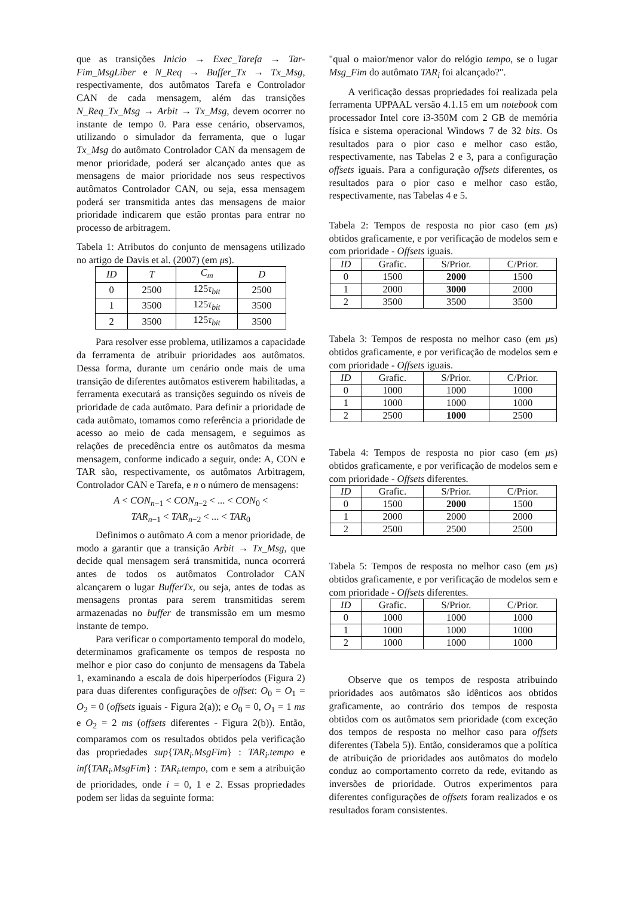que as transições Inicio → Exec_Tarefa → Tar-Fim_MsgLiber e N_Req → Buffer_Tx → Tx_Msg, respectivamente, dos autômatos Tarefa e Controlador CAN de cada mensagem, além das transições N_Req_Tx_Msg → Arbit → Tx_Msg, devem ocorrer no instante de tempo 0. Para esse cenário, observamos, utilizando o simulador da ferramenta, que o lugar Tx_Msg do autômato Controlador CAN da mensagem de menor prioridade, poderá ser alcançado antes que as mensagens de maior prioridade nos seus respectivos autômatos Controlador CAN, ou seja, essa mensagem poderá ser transmitida antes das mensagens de maior prioridade indicarem que estão prontas para entrar no processo de arbitragem.
Tabela 1: Atributos do conjunto de mensagens utilizado no artigo de Davis et al. (2007) (em μs).
| ID | T | C<sub>m</sub> | D |
| --- | --- | --- | --- |
| 0 | 2500 | 125 τ<sub>bit</sub> | 2500 |
| 1 | 3500 | 125 τ<sub>bit</sub> | 3500 |
| 2 | 3500 | 125 τ<sub>bit</sub> | 3500 |
Para resolver esse problema, utilizamos a capacidade da ferramenta de atribuir prioridades aos autômatos. Dessa forma, durante um cenário onde mais de uma transição de diferentes autômatos estiverem habilitadas, a ferramenta executará as transições seguindo os níveis de prioridade de cada autômato. Para definir a prioridade de cada autômato, tomamos como referência a prioridade de acesso ao meio de cada mensagem, e seguimos as relações de precedência entre os autômatos da mesma mensagem, conforme indicado a seguir, onde: A, CON e TAR são, respectivamente, os autômatos Arbitragem, Controlador CAN e Tarefa, e n o número de mensagens:
A < CON<sub>n−1</sub> < CON<sub>n−2</sub> < ... < CON<sub>0</sub> <
TAR<sub>n−1</sub> < TAR<sub>n−2</sub> < ... < TAR<sub>0</sub>
Definimos o autômato A com a menor prioridade, de modo a garantir que a transição Arbit → Tx_Msg, que decide qual mensagem será transmitida, nunca ocorrerá antes de todos os autômatos Controlador CAN alcançarem o lugar BufferTx, ou seja, antes de todas as mensagens prontas para serem transmitidas serem armazenadas no buffer de transmissão em um mesmo instante de tempo.
Para verificar o comportamento temporal do modelo, determinamos graficamente os tempos de resposta no melhor e pior caso do conjunto de mensagens da Tabela 1, examinando a escala de dois hiperperíodos (Figura 2) para duas diferentes configurações de offset: O<sub>0</sub> = O<sub>1</sub> = O<sub>2</sub> = 0 (offsets iguais - Figura 2(a)); e O<sub>0</sub> = 0, O<sub>1</sub> = 1 ms e O<sub>2</sub> = 2 ms (offsets diferentes - Figura 2(b)). Então, comparamos com os resultados obtidos pela verificação das propriedades sup{TAR<sub>i</sub>.MsgFim} : TAR<sub>i</sub>.tempo e inf{TAR<sub>i</sub>.MsgFim} : TAR<sub>i</sub>.tempo, com e sem a atribuição de prioridades, onde i = 0, 1 e 2. Essas propriedades podem ser lidas da seguinte forma:
"qual o maior/menor valor do relógio tempo, se o lugar Msg_Fim do autômato TAR<sub>i</sub> foi alcançado?".
A verificação dessas propriedades foi realizada pela ferramenta UPPAAL versão 4.1.15 em um notebook com processador Intel core i3-350M com 2 GB de memória física e sistema operacional Windows 7 de 32 bits. Os resultados para o pior caso e melhor caso estão, respectivamente, nas Tabelas 2 e 3, para a configuração offsets iguais. Para a configuração offsets diferentes, os resultados para o pior caso e melhor caso estão, respectivamente, nas Tabelas 4 e 5.
Tabela 2: Tempos de resposta no pior caso (em μs) obtidos graficamente, e por verificação de modelos sem e com prioridade - Offsets iguais.
| ID | Grafic. | S/Prior. | C/Prior. |
| --- | --- | --- | --- |
| 0 | 1500 | 2000 | 1500 |
| 1 | 2000 | 3000 | 2000 |
| 2 | 3500 | 3500 | 3500 |
Tabela 3: Tempos de resposta no melhor caso (em μs) obtidos graficamente, e por verificação de modelos sem e com prioridade - Offsets iguais.
| ID | Grafic. | S/Prior. | C/Prior. |
| --- | --- | --- | --- |
| 0 | 1000 | 1000 | 1000 |
| 1 | 1000 | 1000 | 1000 |
| 2 | 2500 | 1000 | 2500 |
Tabela 4: Tempos de resposta no pior caso (em μs) obtidos graficamente, e por verificação de modelos sem e com prioridade - Offsets diferentes.
| ID | Grafic. | S/Prior. | C/Prior. |
| --- | --- | --- | --- |
| 0 | 1500 | 2000 | 1500 |
| 1 | 2000 | 2000 | 2000 |
| 2 | 2500 | 2500 | 2500 |
Tabela 5: Tempos de resposta no melhor caso (em μs) obtidos graficamente, e por verificação de modelos sem e com prioridade - Offsets diferentes.
| ID | Grafic. | S/Prior. | C/Prior. |
| --- | --- | --- | --- |
| 0 | 1000 | 1000 | 1000 |
| 1 | 1000 | 1000 | 1000 |
| 2 | 1000 | 1000 | 1000 |
Observe que os tempos de resposta atribuindo prioridades aos autômatos são idênticos aos obtidos graficamente, ao contrário dos tempos de resposta obtidos com os autômatos sem prioridade (com exceção dos tempos de resposta no melhor caso para offsets diferentes (Tabela 5)). Então, consideramos que a política de atribuição de prioridades aos autômatos do modelo conduz ao comportamento correto da rede, evitando as inversões de prioridade. Outros experimentos para diferentes configurações de offsets foram realizados e os resultados foram consistentes.